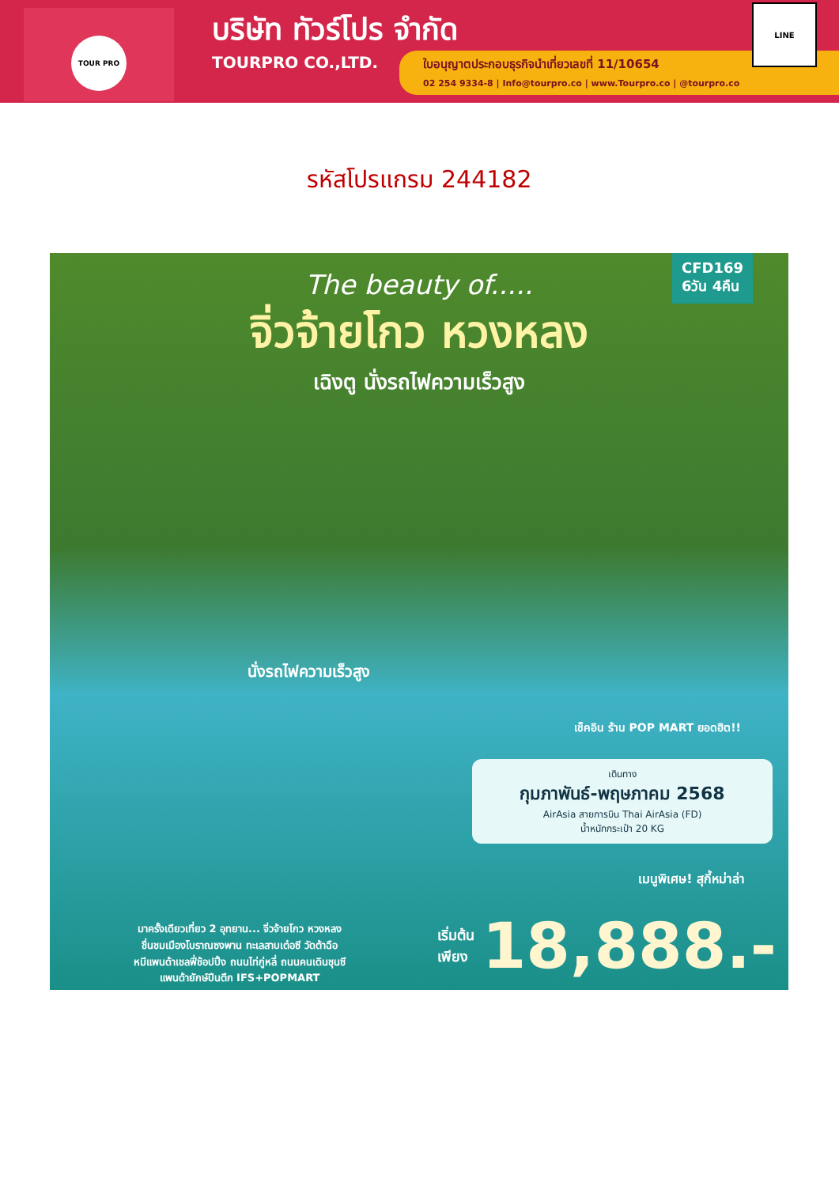TOUR PRO
บริษัท ทัวร์โปร จำกัด
TOURPRO CO.,LTD.
ใบอนุญาตประกอบธุรกิจนำเที่ยวเลขที่ 11/10654
02 254 9334-8 | Info@tourpro.co | www.Tourpro.co | @tourpro.co
LINE
รหัสโปรแกรม 244182
CFD169
6วัน 4คืน
The beauty of.....
จิ่วจ้ายโกว หวงหลง
เฉิงตู นั่งรถไฟความเร็วสูง
นั่งรถไฟความเร็วสูง
เช็คอิน ร้าน POP MART ยอดฮิต!!
เดินทาง
กุมภาพันธ์-พฤษภาคม 2568
AirAsia สายการบิน Thai AirAsia (FD)
น้ำหนักกระเป๋า 20 KG
เมนูพิเศษ! สุกี้หม่าล่า
มาครั้งเดียวเที่ยว 2 อุทยาน... จิ่วจ้ายโกว หวงหลง
ชื่นชมเมืองโบราณซงพาน ทะเลสาบเต๋อซี วัดต้าฉือ
หมีแพนด้าเชลฟี่ช้อปปิ้ง ถนนไท่กู่หลี่ ถนนคนเดินชุนซี
แพนด้ายักษ์ปีนตึก IFS+POPMART
เริ่มต้น
เพียง
18,888.-